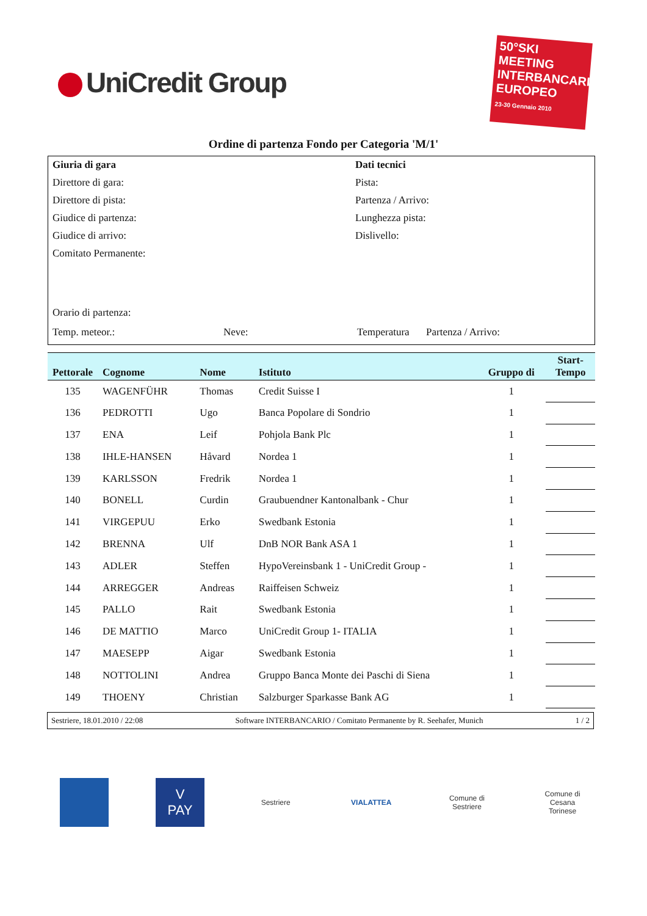UniCredit Group
50°SKI MEETING INTERBANCARIO EUROPEO
23-30 Gennaio 2010
Ordine di partenza Fondo per Categoria 'M/1'
Giuria di gara
Dati tecnici
Direttore di gara:
Pista:
Direttore di pista:
Partenza / Arrivo:
Giudice di partenza:
Lunghezza pista:
Giudice di arrivo:
Dislivello:
Comitato Permanente:
Orario di partenza:
Temp. meteor.: Neve: Temperatura Partenza / Arrivo:
| Pettorale | Cognome | Nome | Istituto | Gruppo di | Start- Tempo |
| --- | --- | --- | --- | --- | --- |
| 135 | WAGENFÜHR | Thomas | Credit Suisse I | 1 | |
| 136 | PEDROTTI | Ugo | Banca Popolare di Sondrio | 1 | |
| 137 | ENA | Leif | Pohjola Bank Plc | 1 | |
| 138 | IHLE-HANSEN | Håvard | Nordea 1 | 1 | |
| 139 | KARLSSON | Fredrik | Nordea 1 | 1 | |
| 140 | BONELL | Curdin | Graubuendner Kantonalbank - Chur | 1 | |
| 141 | VIRGEPUU | Erko | Swedbank Estonia | 1 | |
| 142 | BRENNA | Ulf | DnB NOR Bank ASA 1 | 1 | |
| 143 | ADLER | Steffen | HypoVereinsbank 1 - UniCredit Group - | 1 | |
| 144 | ARREGGER | Andreas | Raiffeisen Schweiz | 1 | |
| 145 | PALLO | Rait | Swedbank Estonia | 1 | |
| 146 | DE MATTIO | Marco | UniCredit Group 1- ITALIA | 1 | |
| 147 | MAESEPP | Aigar | Swedbank Estonia | 1 | |
| 148 | NOTTOLINI | Andrea | Gruppo Banca Monte dei Paschi di Siena | 1 | |
| 149 | THOENY | Christian | Salzburger Sparkasse Bank AG | 1 | |
Sestriere, 18.01.2010 / 22:08 Software INTERBANCARIO / Comitato Permanente by R. Seehafer, Munich 1 / 2
V
PAY
Sestriere VIALATTEA
Comune di Sestriere
Comune di Cesana Torinese